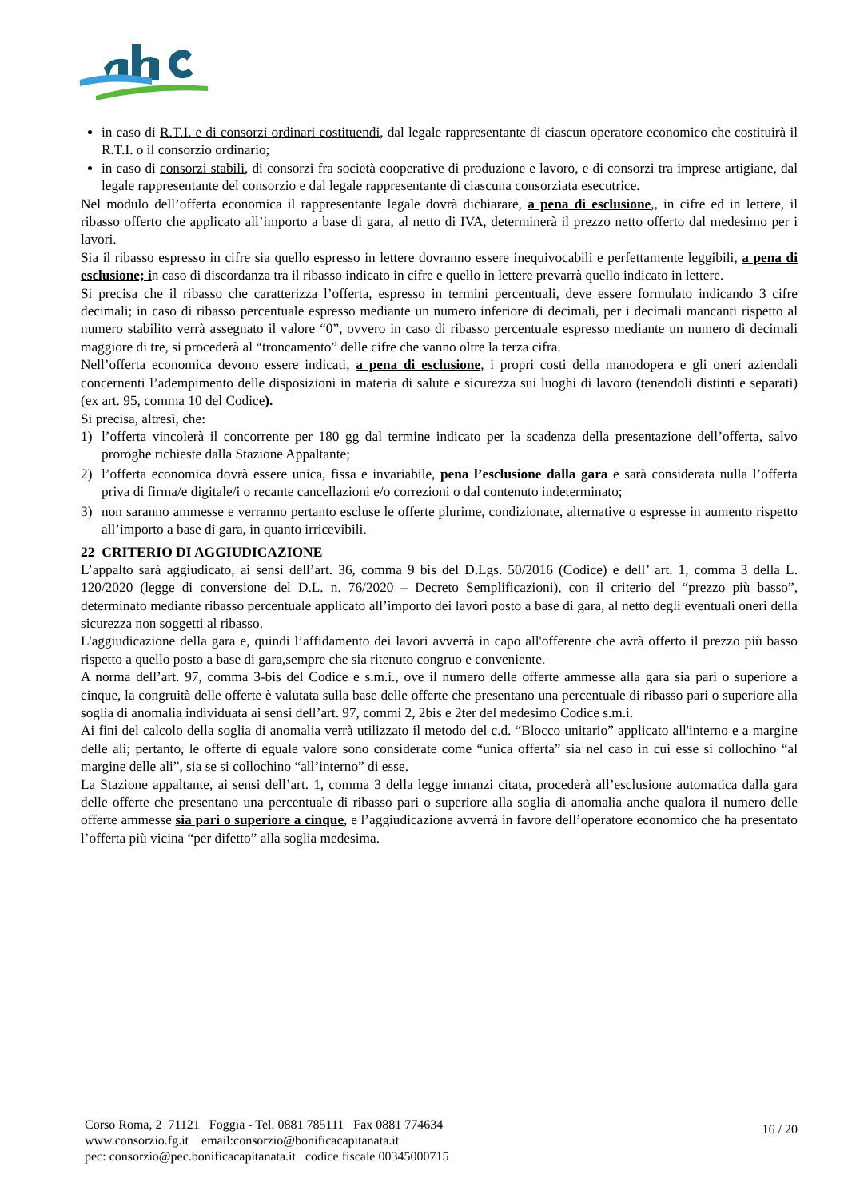in caso di R.T.I. e di consorzi ordinari costituendi, dal legale rappresentante di ciascun operatore economico che costituirà il R.T.I. o il consorzio ordinario;
in caso di consorzi stabili, di consorzi fra società cooperative di produzione e lavoro, e di consorzi tra imprese artigiane, dal legale rappresentante del consorzio e dal legale rappresentante di ciascuna consorziata esecutrice.
Nel modulo dell’offerta economica il rappresentante legale dovrà dichiarare, a pena di esclusione,, in cifre ed in lettere, il ribasso offerto che applicato all’importo a base di gara, al netto di IVA, determinerà il prezzo netto offerto dal medesimo per i lavori.
Sia il ribasso espresso in cifre sia quello espresso in lettere dovranno essere inequivocabili e perfettamente leggibili, a pena di esclusione; in caso di discordanza tra il ribasso indicato in cifre e quello in lettere prevarrà quello indicato in lettere.
Si precisa che il ribasso che caratterizza l’offerta, espresso in termini percentuali, deve essere formulato indicando 3 cifre decimali; in caso di ribasso percentuale espresso mediante un numero inferiore di decimali, per i decimali mancanti rispetto al numero stabilito verrà assegnato il valore “0”, ovvero in caso di ribasso percentuale espresso mediante un numero di decimali maggiore di tre, si procederà al “troncamento” delle cifre che vanno oltre la terza cifra.
Nell’offerta economica devono essere indicati, a pena di esclusione, i propri costi della manodopera e gli oneri aziendali concernenti l’adempimento delle disposizioni in materia di salute e sicurezza sui luoghi di lavoro (tenendoli distinti e separati) (ex art. 95, comma 10 del Codice).
Si precisa, altresì, che:
1) l’offerta vincolerà il concorrente per 180 gg dal termine indicato per la scadenza della presentazione dell’offerta, salvo proroghe richieste dalla Stazione Appaltante;
2) l’offerta economica dovrà essere unica, fissa e invariabile, pena l’esclusione dalla gara e sarà considerata nulla l’offerta priva di firma/e digitale/i o recante cancellazioni e/o correzioni o dal contenuto indeterminato;
3) non saranno ammesse e verranno pertanto escluse le offerte plurime, condizionate, alternative o espresse in aumento rispetto all’importo a base di gara, in quanto irricevibili.
22 CRITERIO DI AGGIUDICAZIONE
L’appalto sarà aggiudicato, ai sensi dell’art. 36, comma 9 bis del D.Lgs. 50/2016 (Codice) e dell’ art. 1, comma 3 della L. 120/2020 (legge di conversione del D.L. n. 76/2020 – Decreto Semplificazioni), con il criterio del “prezzo più basso”, determinato mediante ribasso percentuale applicato all’importo dei lavori posto a base di gara, al netto degli eventuali oneri della sicurezza non soggetti al ribasso.
L'aggiudicazione della gara e, quindi l’affidamento dei lavori avverrà in capo all'offerente che avrà offerto il prezzo più basso rispetto a quello posto a base di gara,sempre che sia ritenuto congruo e conveniente.
A norma dell’art. 97, comma 3-bis del Codice e s.m.i., ove il numero delle offerte ammesse alla gara sia pari o superiore a cinque, la congruità delle offerte è valutata sulla base delle offerte che presentano una percentuale di ribasso pari o superiore alla soglia di anomalia individuata ai sensi dell’art. 97, commi 2, 2bis e 2ter del medesimo Codice s.m.i.
Ai fini del calcolo della soglia di anomalia verrà utilizzato il metodo del c.d. “Blocco unitario” applicato all'interno e a margine delle ali; pertanto, le offerte di eguale valore sono considerate come “unica offerta” sia nel caso in cui esse si collochino “al margine delle ali”, sia se si collochino “all’interno” di esse.
La Stazione appaltante, ai sensi dell’art. 1, comma 3 della legge innanzi citata, procederà all’esclusione automatica dalla gara delle offerte che presentano una percentuale di ribasso pari o superiore alla soglia di anomalia anche qualora il numero delle offerte ammesse sia pari o superiore a cinque, e l’aggiudicazione avverrà in favore dell’operatore economico che ha presentato l’offerta più vicina “per difetto” alla soglia medesima.
Corso Roma, 2 71121 Foggia - Tel. 0881 785111 Fax 0881 774634
www.consorzio.fg.it email:consorzio@bonificacapitanata.it
pec: consorzio@pec.bonificacapitanata.it codice fiscale 00345000715
16 / 20